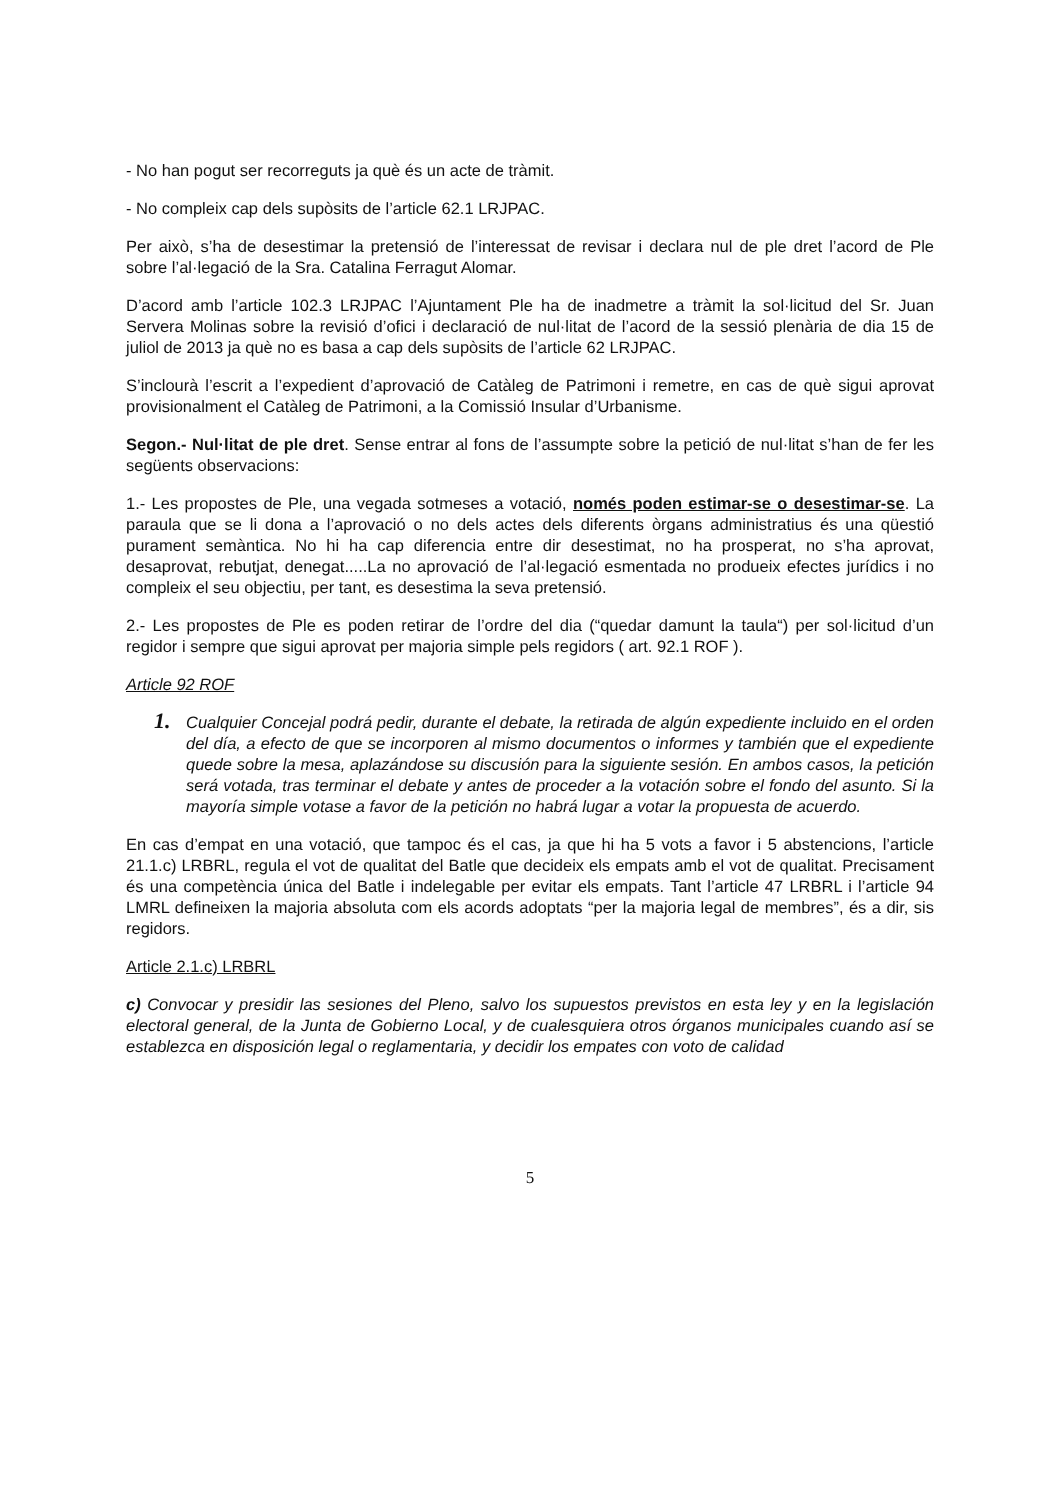- No han pogut ser recorreguts ja què és un acte de tràmit.
- No compleix cap dels supòsits de l’article 62.1 LRJPAC.
Per això, s’ha de desestimar la pretensió de l’interessat de revisar i declara nul de ple dret l’acord de Ple sobre l’al·legació de la Sra. Catalina Ferragut Alomar.
D’acord amb l’article 102.3 LRJPAC l’Ajuntament Ple ha de inadmetre a tràmit la sol·licitud del Sr. Juan Servera Molinas sobre la revisió d’ofici i declaració de nul·litat de l’acord de la sessió plenària de dia 15 de juliol de 2013 ja què no es basa a cap dels supòsits de l’article 62 LRJPAC.
S’inclourà l’escrit a l’expedient d’aprovació de Catàleg de Patrimoni i remetre, en cas de què sigui aprovat provisionalment el Catàleg de Patrimoni, a la Comissió Insular d’Urbanisme.
Segon.- Nul·litat de ple dret. Sense entrar al fons de l’assumpte sobre la petició de nul·litat s’han de fer les següents observacions:
1.- Les propostes de Ple, una vegada sotmeses a votació, només poden estimar-se o desestimar-se. La paraula que se li dona a l’aprovació o no dels actes dels diferents òrgans administratius és una qüestió purament semàntica. No hi ha cap diferencia entre dir desestimat, no ha prosperat, no s’ha aprovat, desaprovat, rebutjat, denegat.....La no aprovació de l’al·legació esmentada no produeix efectes jurídics i no compleix el seu objectiu, per tant, es desestima la seva pretensió.
2.- Les propostes de Ple es poden retirar de l’ordre del dia (“quedar damunt la taula“) per sol·licitud d’un regidor i sempre que sigui aprovat per majoria simple pels regidors ( art. 92.1 ROF ).
Article 92 ROF
1. Cualquier Concejal podrá pedir, durante el debate, la retirada de algún expediente incluido en el orden del día, a efecto de que se incorporen al mismo documentos o informes y también que el expediente quede sobre la mesa, aplazándose su discusión para la siguiente sesión. En ambos casos, la petición será votada, tras terminar el debate y antes de proceder a la votación sobre el fondo del asunto. Si la mayoría simple votase a favor de la petición no habrá lugar a votar la propuesta de acuerdo.
En cas d’empat en una votació, que tampoc és el cas, ja que hi ha 5 vots a favor i 5 abstencions, l’article 21.1.c) LRBRL, regula el vot de qualitat del Batle que decideix els empats amb el vot de qualitat. Precisament és una competència única del Batle i indelegable per evitar els empats. Tant l’article 47 LRBRL i l’article 94 LMRL defineixen la majoria absoluta com els acords adoptats “per la majoria legal de membres”, és a dir, sis regidors.
Article 2.1.c) LRBRL
c) Convocar y presidir las sesiones del Pleno, salvo los supuestos previstos en esta ley y en la legislación electoral general, de la Junta de Gobierno Local, y de cualesquiera otros órganos municipales cuando así se establezca en disposición legal o reglamentaria, y decidir los empates con voto de calidad
5